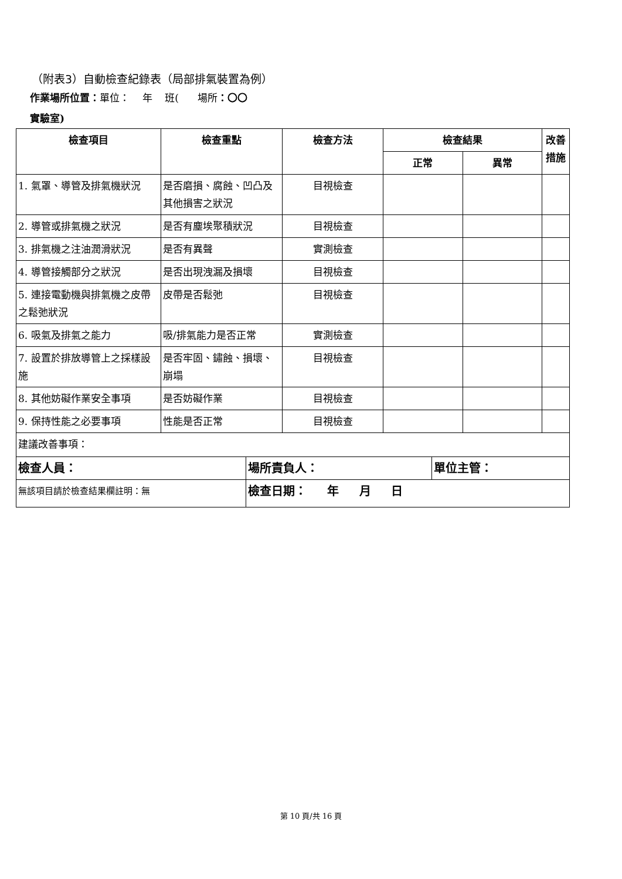（附表3）自動檢查紀錄表（局部排氣裝置為例）
作業場所位置：單位： 年 班( 場所：〇〇
實驗室)
| 檢查項目 | 檢查重點 | 檢查方法 | 檢查結果 | | 改善 措施 |
| --- | --- | --- | --- | --- | --- |
| | | | 正常 | 異常 | |
| 1. 氣罩、導管及排氣機狀況 | 是否磨損、腐蝕、凹凸及其他損害之狀況 | 目視檢查 | | | |
| 2. 導管或排氣機之狀況 | 是否有塵埃聚積狀況 | 目視檢查 | | | |
| 3. 排氣機之注油潤滑狀況 | 是否有異聲 | 實測檢查 | | | |
| 4. 導管接觸部分之狀況 | 是否出現洩漏及損壞 | 目視檢查 | | | |
| 5. 連接電動機與排氣機之皮帶之鬆弛狀況 | 皮帶是否鬆弛 | 目視檢查 | | | |
| 6. 吸氣及排氣之能力 | 吸/排氣能力是否正常 | 實測檢查 | | | |
| 7. 設置於排放導管上之採樣設施 | 是否牢固、鏽蝕、損壞、崩塌 | 目視檢查 | | | |
| 8. 其他妨礙作業安全事項 | 是否妨礙作業 | 目視檢查 | | | |
| 9. 保持性能之必要事項 | 性能是否正常 | 目視檢查 | | | |
| 建議改善事項： | | | | | |
| 檢查人員： | 場所責負人： | 單位主管： |
| 無該項目請於檢查結果欄註明：無 | 檢查日期： 年 月 日 | |
第 10 頁/共 16 頁